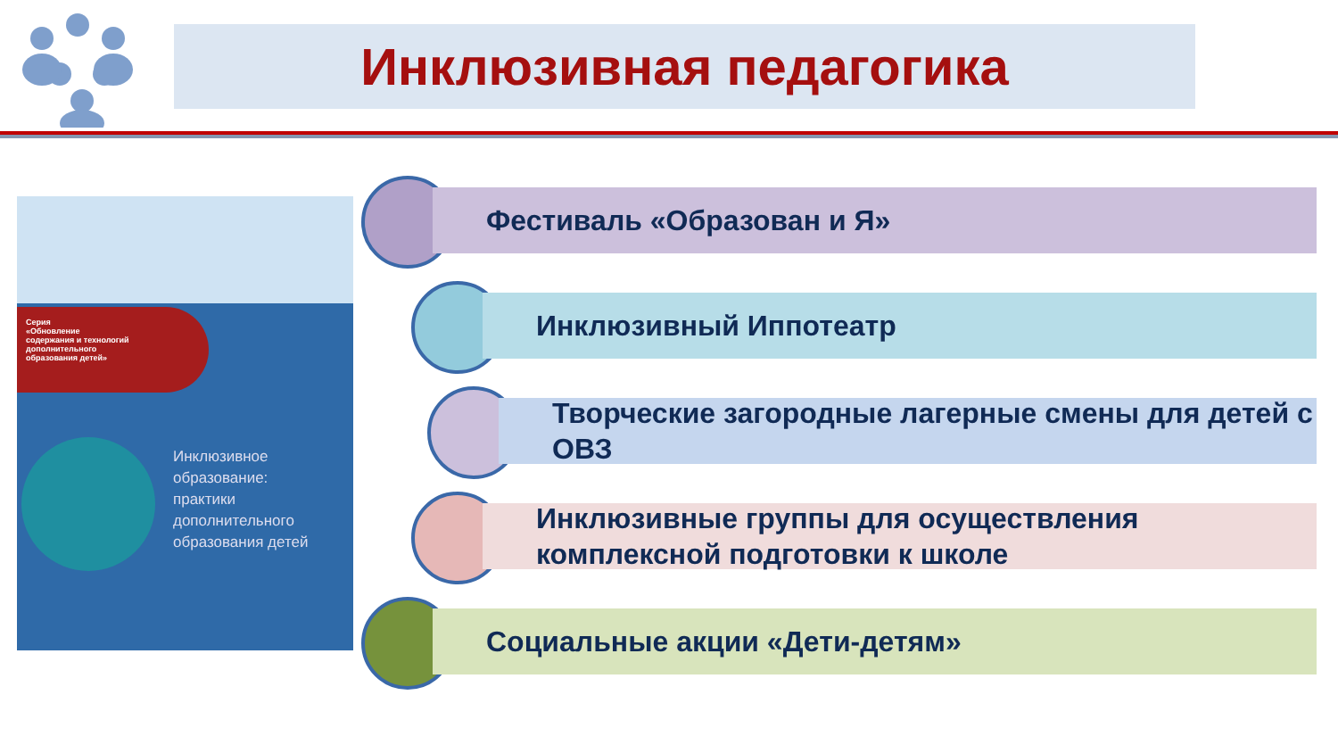Инклюзивная педагогика
Серия
«Обновление
содержания и технологий
дополнительного
образования детей»
Инклюзивное
образование:
практики
дополнительного
образования детей
Фестиваль «Образован и Я»
Инклюзивный Иппотеатр
Творческие загородные лагерные смены для детей с ОВЗ
Инклюзивные группы для осуществления комплексной подготовки к школе
Социальные акции «Дети-детям»